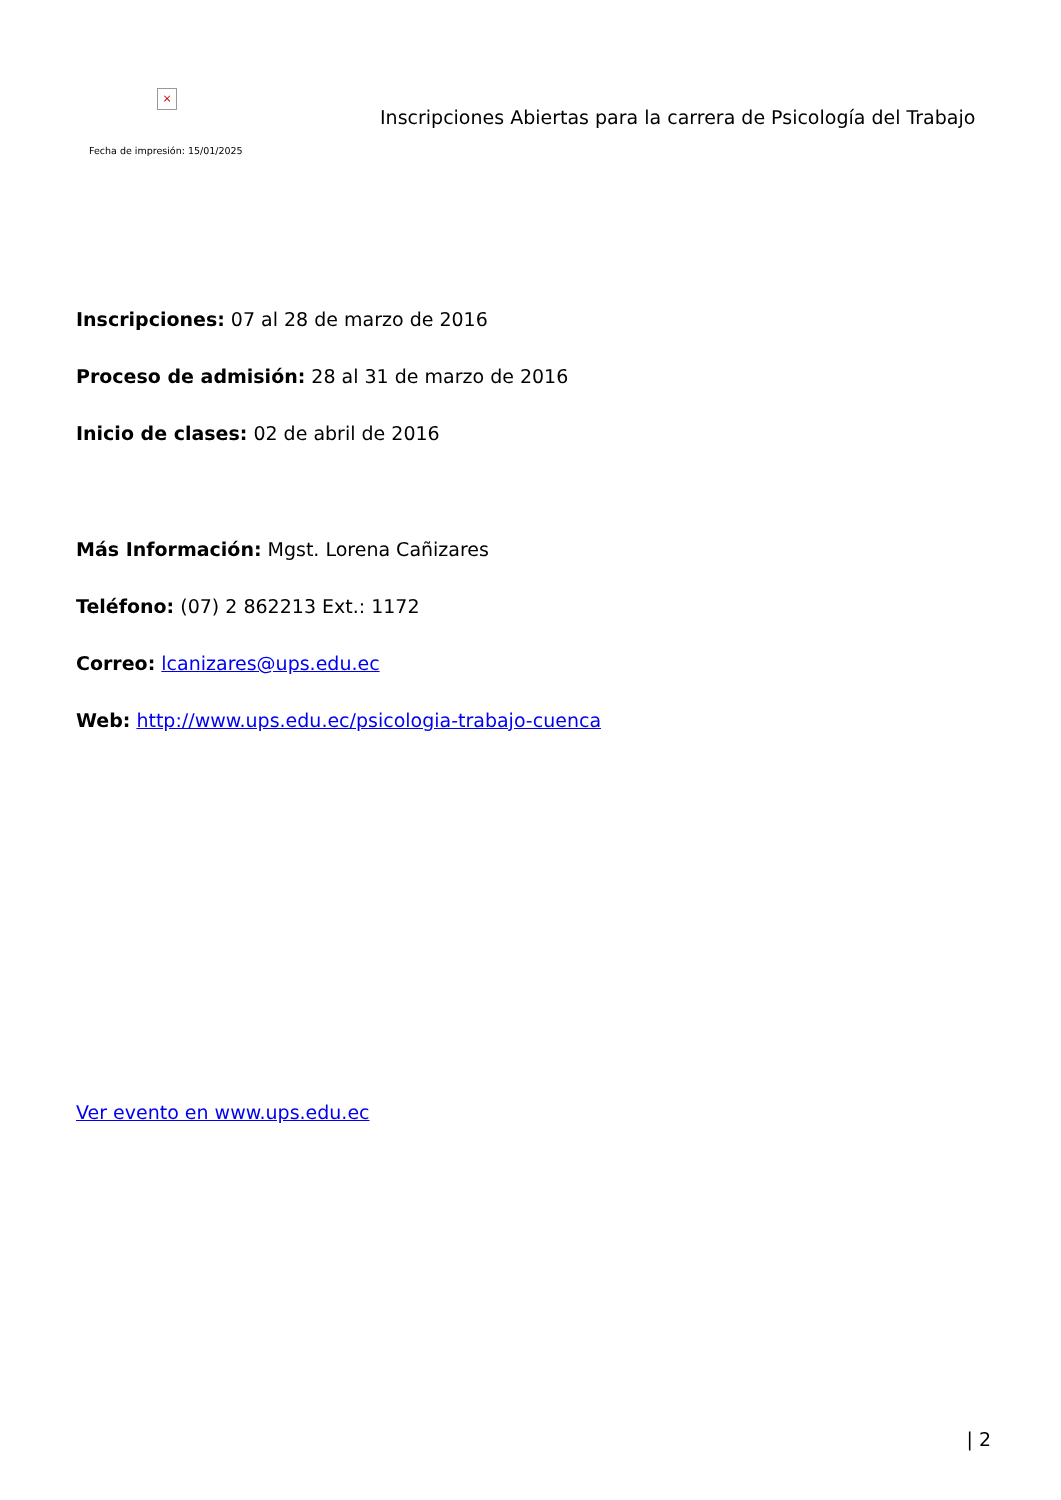×
Fecha de impresión: 15/01/2025
Inscripciones Abiertas para la carrera de Psicología del Trabajo
Inscripciones: 07 al 28 de marzo de 2016
Proceso de admisión: 28 al 31 de marzo de 2016
Inicio de clases: 02 de abril de 2016
Más Información: Mgst. Lorena Cañizares
Teléfono: (07) 2 862213 Ext.: 1172
Correo: lcanizares@ups.edu.ec
Web: http://www.ups.edu.ec/psicologia-trabajo-cuenca
Ver evento en www.ups.edu.ec
| 2